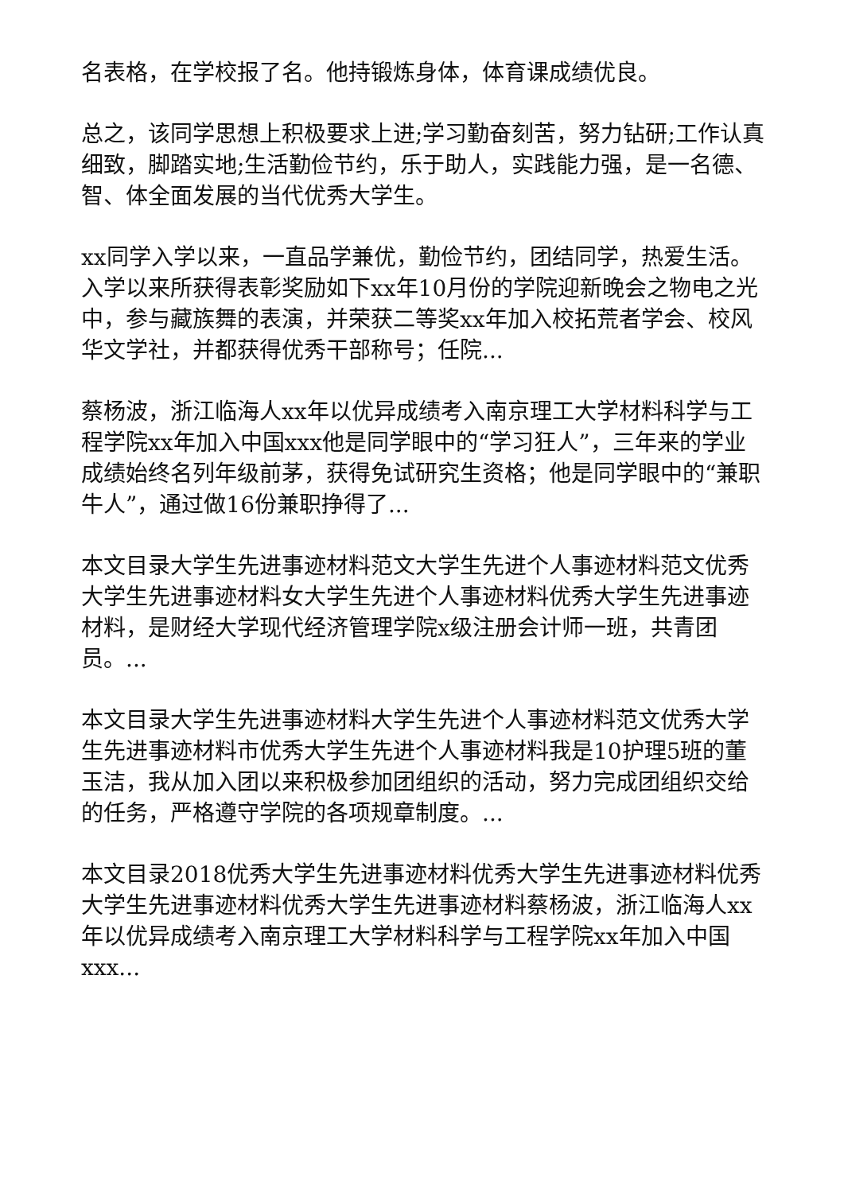名表格，在学校报了名。他持锻炼身体，体育课成绩优良。
总之，该同学思想上积极要求上进;学习勤奋刻苦，努力钻研;工作认真细致，脚踏实地;生活勤俭节约，乐于助人，实践能力强，是一名德、智、体全面发展的当代优秀大学生。
xx同学入学以来，一直品学兼优，勤俭节约，团结同学，热爱生活。入学以来所获得表彰奖励如下xx年10月份的学院迎新晚会之物电之光中，参与藏族舞的表演，并荣获二等奖xx年加入校拓荒者学会、校风华文学社，并都获得优秀干部称号；任院...
蔡杨波，浙江临海人xx年以优异成绩考入南京理工大学材料科学与工程学院xx年加入中国xxx他是同学眼中的“学习狂人”，三年来的学业成绩始终名列年级前茅，获得免试研究生资格；他是同学眼中的“兼职牛人”，通过做16份兼职挣得了...
本文目录大学生先进事迹材料范文大学生先进个人事迹材料范文优秀大学生先进事迹材料女大学生先进个人事迹材料优秀大学生先进事迹材料，是财经大学现代经济管理学院x级注册会计师一班，共青团员。...
本文目录大学生先进事迹材料大学生先进个人事迹材料范文优秀大学生先进事迹材料市优秀大学生先进个人事迹材料我是10护理5班的董玉洁，我从加入团以来积极参加团组织的活动，努力完成团组织交给的任务，严格遵守学院的各项规章制度。...
本文目录2018优秀大学生先进事迹材料优秀大学生先进事迹材料优秀大学生先进事迹材料优秀大学生先进事迹材料蔡杨波，浙江临海人xx年以优异成绩考入南京理工大学材料科学与工程学院xx年加入中国xxx...